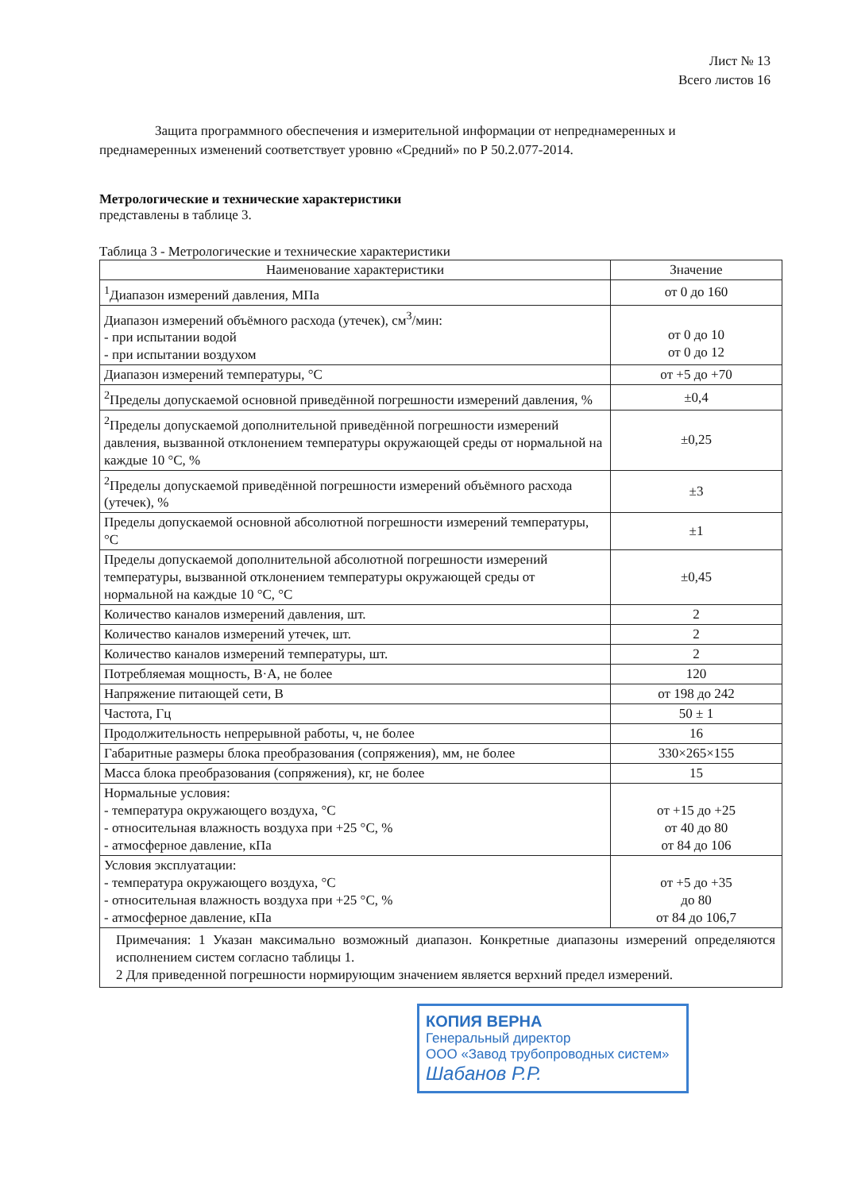Лист № 13
Всего листов 16
Защита программного обеспечения и измерительной информации от непреднамеренных и преднамеренных изменений соответствует уровню «Средний» по Р 50.2.077-2014.
Метрологические и технические характеристики
представлены в таблице 3.
Таблица 3 - Метрологические и технические характеристики
| Наименование характеристики | Значение |
| --- | --- |
| <sup>1</sup> Диапазон измерений давления, МПа | от 0 до 160 |
| Диапазон измерений объёмного расхода (утечек), см<sup>3</sup>/мин: - при испытании водой - при испытании воздухом | от 0 до 10 от 0 до 12 |
| Диапазон измерений температуры, °С | от +5 до +70 |
| <sup>2</sup> Пределы допускаемой основной приведённой погрешности измерений давления, % | ±0,4 |
| <sup>2</sup> Пределы допускаемой дополнительной приведённой погрешности измерений давления, вызванной отклонением температуры окружающей среды от нормальной на каждые 10 °С, % | ±0,25 |
| <sup>2</sup> Пределы допускаемой приведённой погрешности измерений объёмного расхода (утечек), % | ±3 |
| Пределы допускаемой основной абсолютной погрешности измерений температуры, °С | ±1 |
| Пределы допускаемой дополнительной абсолютной погрешности измерений температуры, вызванной отклонением температуры окружающей среды от нормальной на каждые 10 °С, °С | ±0,45 |
| Количество каналов измерений давления, шт. | 2 |
| Количество каналов измерений утечек, шт. | 2 |
| Количество каналов измерений температуры, шт. | 2 |
| Потребляемая мощность, В·А, не более | 120 |
| Напряжение питающей сети, В | от 198 до 242 |
| Частота, Гц | 50 ± 1 |
| Продолжительность непрерывной работы, ч, не более | 16 |
| Габаритные размеры блока преобразования (сопряжения), мм, не более | 330×265×155 |
| Масса блока преобразования (сопряжения), кг, не более | 15 |
| Нормальные условия: - температура окружающего воздуха, °С - относительная влажность воздуха при +25 °С, % - атмосферное давление, кПа | от +15 до +25 от 40 до 80 от 84 до 106 |
| Условия эксплуатации: - температура окружающего воздуха, °С - относительная влажность воздуха при +25 °С, % - атмосферное давление, кПа | от +5 до +35 до 80 от 84 до 106,7 |
| Примечания: 1 Указан максимально возможный диапазон. Конкретные диапазоны измерений определяются исполнением систем согласно таблицы 1. 2 Для приведенной погрешности нормирующим значением является верхний предел измерений. | |
КОПИЯ ВЕРНА
Генеральный директор
ООО «Завод трубопроводных систем»
Шабанов Р.Р.